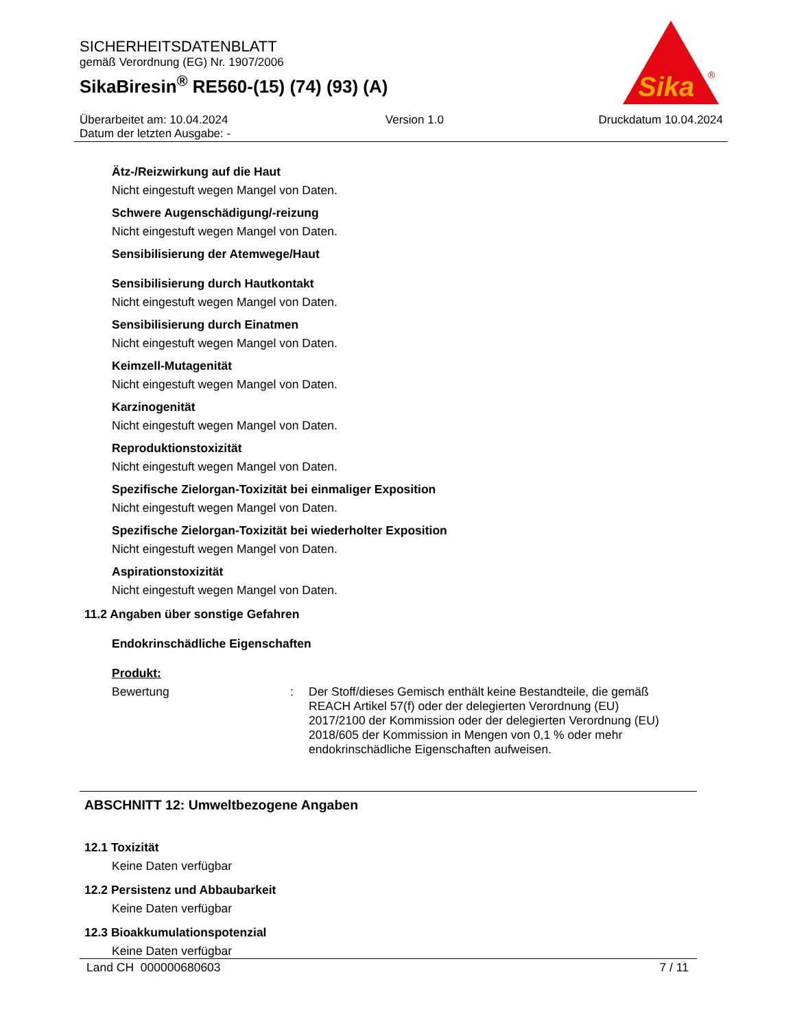SICHERHEITSDATENBLATT
gemäß Verordnung (EG) Nr. 1907/2006
SikaBiresin<sup>®</sup> RE560-(15) (74) (93) (A)
Sika
®
Überarbeitet am: 10.04.2024
Datum der letzten Ausgabe: -
Version 1.0 Druckdatum 10.04.2024
Ätz-/Reizwirkung auf die Haut
Nicht eingestuft wegen Mangel von Daten.
Schwere Augenschädigung/-reizung
Nicht eingestuft wegen Mangel von Daten.
Sensibilisierung der Atemwege/Haut
Sensibilisierung durch Hautkontakt
Nicht eingestuft wegen Mangel von Daten.
Sensibilisierung durch Einatmen
Nicht eingestuft wegen Mangel von Daten.
Keimzell-Mutagenität
Nicht eingestuft wegen Mangel von Daten.
Karzinogenität
Nicht eingestuft wegen Mangel von Daten.
Reproduktionstoxizität
Nicht eingestuft wegen Mangel von Daten.
Spezifische Zielorgan-Toxizität bei einmaliger Exposition
Nicht eingestuft wegen Mangel von Daten.
Spezifische Zielorgan-Toxizität bei wiederholter Exposition
Nicht eingestuft wegen Mangel von Daten.
Aspirationstoxizität
Nicht eingestuft wegen Mangel von Daten.
11.2 Angaben über sonstige Gefahren
Endokrinschädliche Eigenschaften
Produkt:
Bewertung : Der Stoff/dieses Gemisch enthält keine Bestandteile, die gemäß REACH Artikel 57(f) oder der delegierten Verordnung (EU) 2017/2100 der Kommission oder der delegierten Verordnung (EU) 2018/605 der Kommission in Mengen von 0,1 % oder mehr endokrinschädliche Eigenschaften aufweisen.
ABSCHNITT 12: Umweltbezogene Angaben
12.1 Toxizität
Keine Daten verfügbar
12.2 Persistenz und Abbaubarkeit
Keine Daten verfügbar
12.3 Bioakkumulationspotenzial
Keine Daten verfügbar
Land CH 000000680603 7 / 11